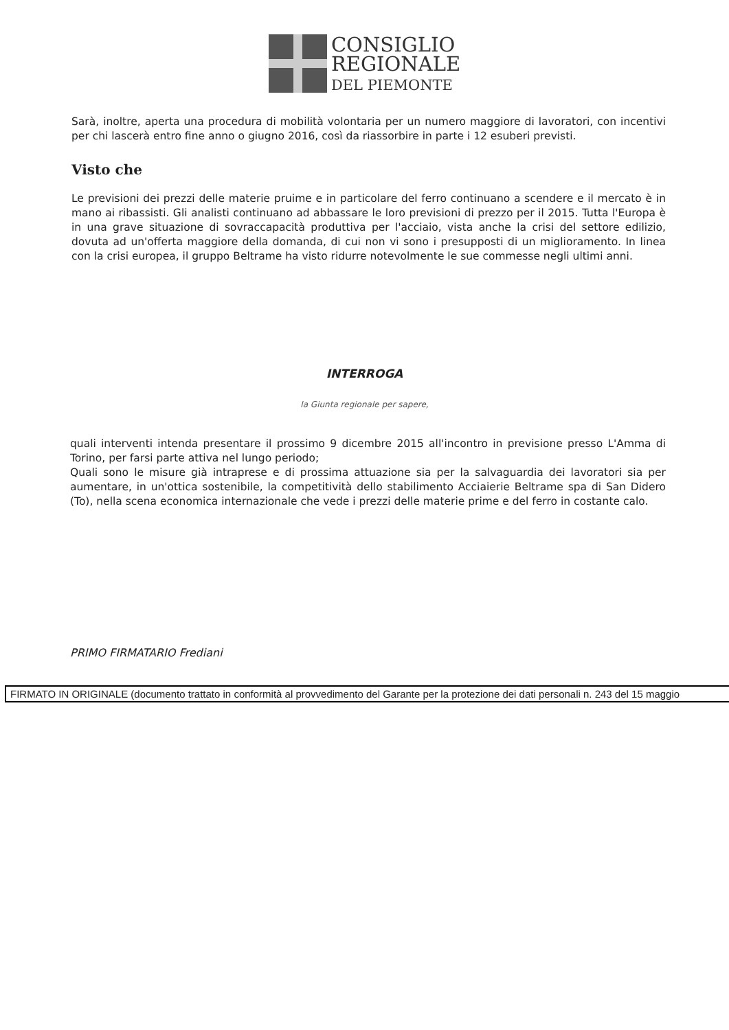CONSIGLIO
REGIONALE
DEL PIEMONTE
Sarà, inoltre, aperta una procedura di mobilità volontaria per un numero maggiore di lavoratori, con incentivi per chi lascerà entro fine anno o giugno 2016, così da riassorbire in parte i 12 esuberi previsti.
Visto che
Le previsioni dei prezzi delle materie pruime e in particolare del ferro continuano a scendere e il mercato è in mano ai ribassisti. Gli analisti continuano ad abbassare le loro previsioni di prezzo per il 2015. Tutta l'Europa è in una grave situazione di sovraccapacità produttiva per l'acciaio, vista anche la crisi del settore edilizio, dovuta ad un'offerta maggiore della domanda, di cui non vi sono i presupposti di un miglioramento. In linea con la crisi europea, il gruppo Beltrame ha visto ridurre notevolmente le sue commesse negli ultimi anni.
INTERROGA
la Giunta regionale per sapere,
quali interventi intenda presentare il prossimo 9 dicembre 2015 all'incontro in previsione presso L'Amma di Torino, per farsi parte attiva nel lungo periodo;
Quali sono le misure già intraprese e di prossima attuazione sia per la salvaguardia dei lavoratori sia per aumentare, in un'ottica sostenibile, la competitività dello stabilimento Acciaierie Beltrame spa di San Didero (To), nella scena economica internazionale che vede i prezzi delle materie prime e del ferro in costante calo.
PRIMO FIRMATARIO Frediani
FIRMATO IN ORIGINALE (documento trattato in conformità al provvedimento del Garante per la protezione dei dati personali n. 243 del 15 maggio